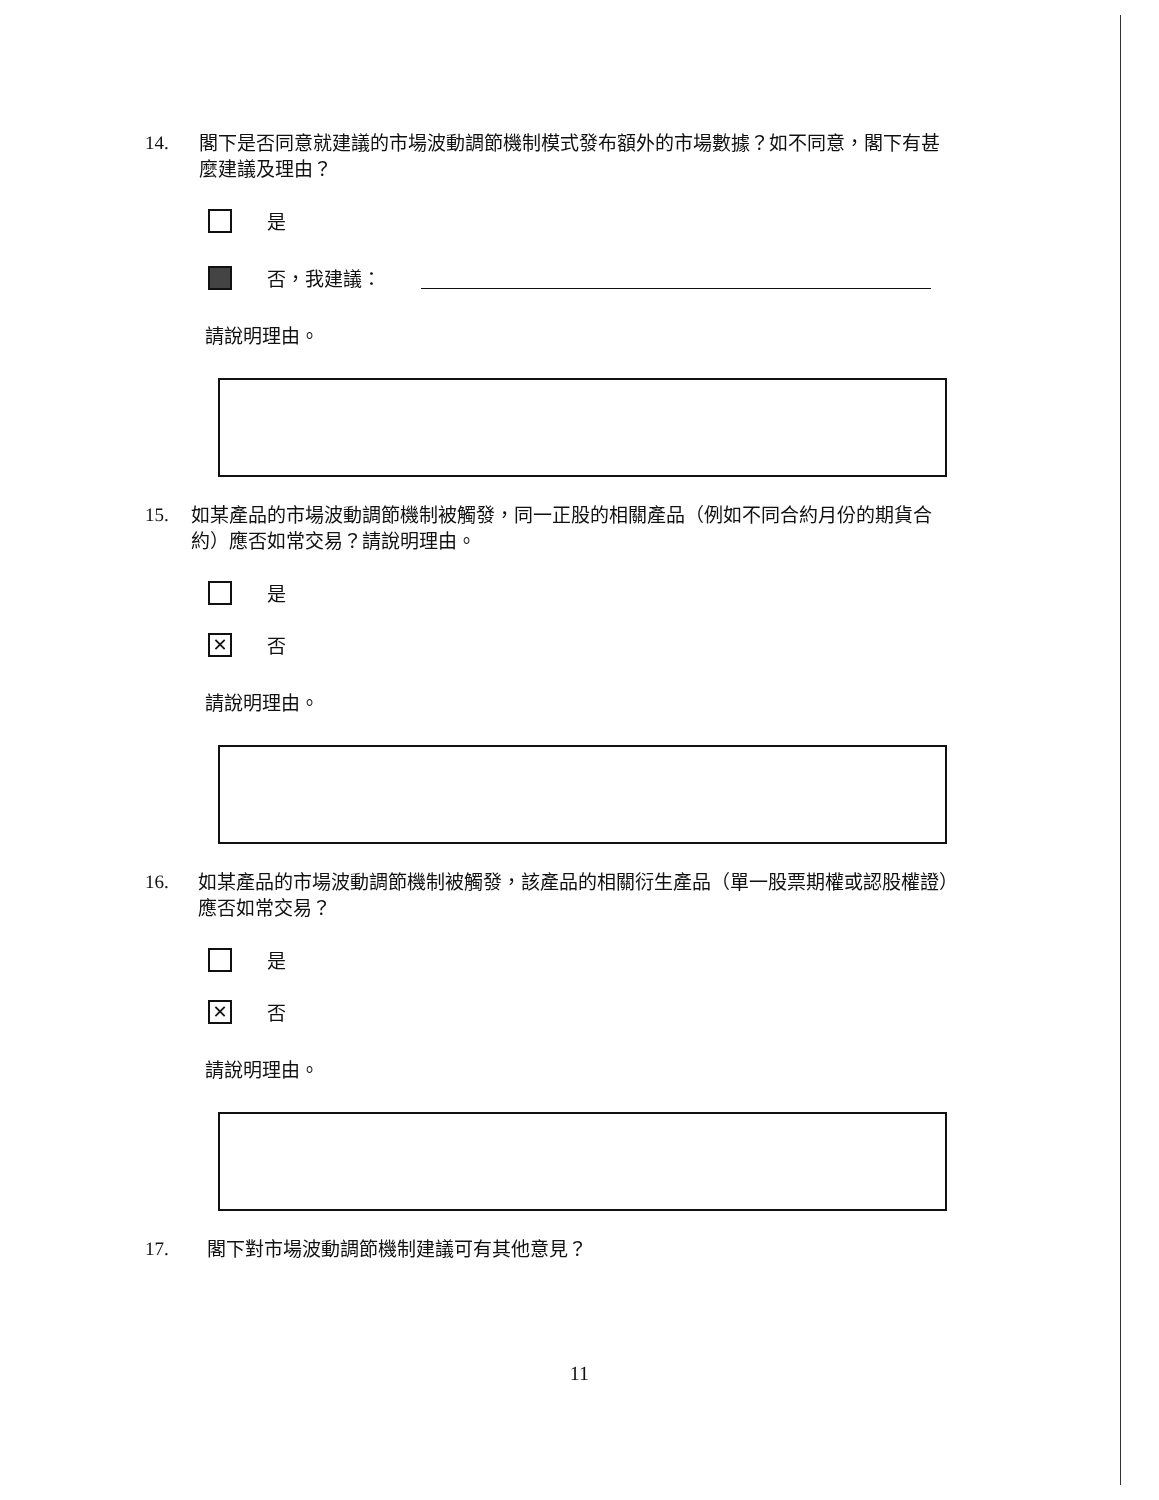14. 閣下是否同意就建議的市場波動調節機制模式發布額外的市場數據？如不同意，閣下有甚麼建議及理由？
是
否，我建議：
請說明理由。
15. 如某產品的市場波動調節機制被觸發，同一正股的相關產品（例如不同合約月份的期貨合約）應否如常交易？請說明理由。
是
✕
否
請說明理由。
16. 如某產品的市場波動調節機制被觸發，該產品的相關衍生產品（單一股票期權或認股權證）應否如常交易？
是
✕
否
請說明理由。
17. 閣下對市場波動調節機制建議可有其他意見？
11